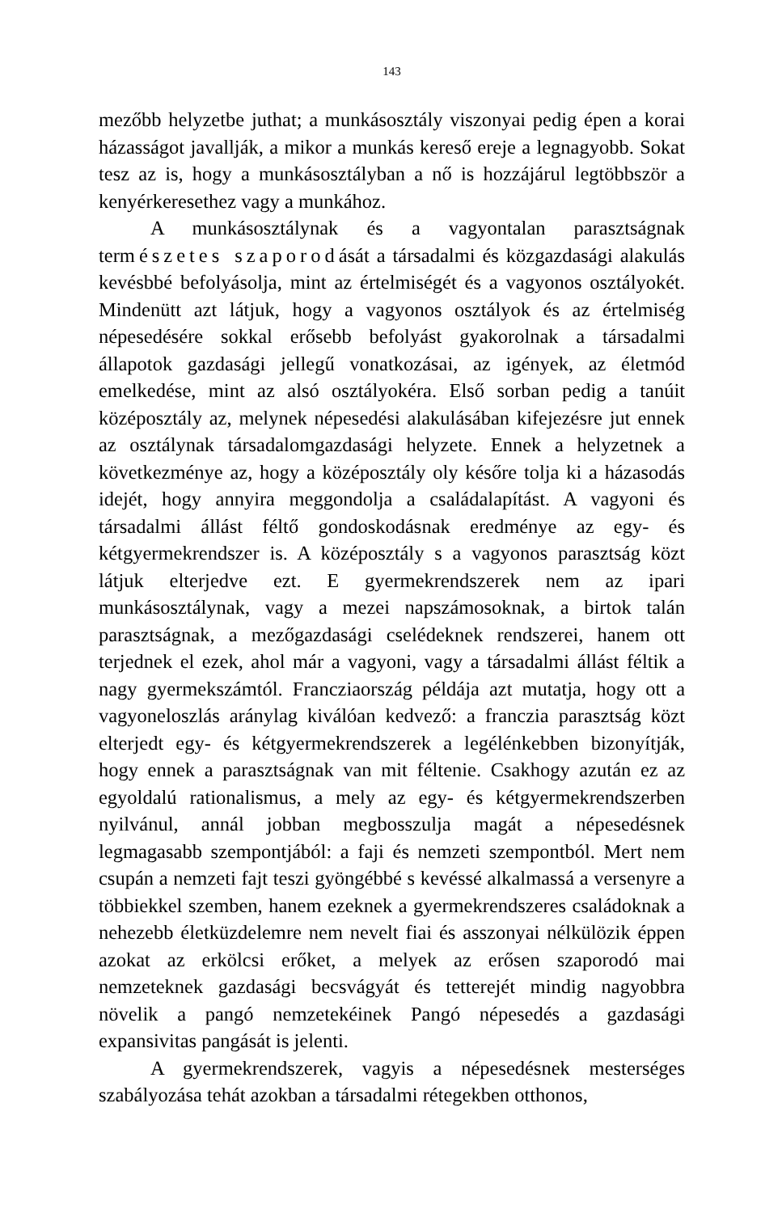143
mezőbb helyzetbe juthat; a munkásosztály viszonyai pedig épen a korai házasságot javallják, a mikor a munkás kereső ereje a legnagyobb. Sokat tesz az is, hogy a munkásosztályban a nő is hozzájárul legtöbbször a kenyérkeresethez vagy a munkához.
A munkásosztálynak és a vagyontalan parasztságnak természetes szaporodását a társadalmi és közgazdasági alakulás kevésbbé befolyásolja, mint az értelmiségét és a vagyonos osztályokét. Mindenütt azt látjuk, hogy a vagyonos osztályok és az értelmiség népesedésére sokkal erősebb befolyást gyakorolnak a társadalmi állapotok gazdasági jellegű vonatkozásai, az igények, az életmód emelkedése, mint az alsó osztályokéra. Első sorban pedig a tanúit középosztály az, melynek népesedési alakulásában kifejezésre jut ennek az osztálynak társadalomgazdasági helyzete. Ennek a helyzetnek a következménye az, hogy a középosztály oly későre tolja ki a házasodás idejét, hogy annyira meggondolja a családalapítást. A vagyoni és társadalmi állást féltő gondoskodásnak eredménye az egy- és kétgyermekrendszer is. A középosztály s a vagyonos parasztság közt látjuk elterjedve ezt. E gyermekrendszerek nem az ipari munkásosztálynak, vagy a mezei napszámosoknak, a birtok talán parasztságnak, a mezőgazdasági cselédeknek rendszerei, hanem ott terjednek el ezek, ahol már a vagyoni, vagy a társadalmi állást féltik a nagy gyermekszámtól. Francziaország példája azt mutatja, hogy ott a vagyoneloszlás aránylag kiválóan kedvező: a franczia parasztság közt elterjedt egy- és kétgyermekrendszerek a legélénkebben bizonyítják, hogy ennek a parasztságnak van mit féltenie. Csakhogy azután ez az egyoldalú rationalismus, a mely az egy- és kétgyermekrendszerben nyilvánul, annál jobban megbosszulja magát a népesedésnek legmagasabb szempontjából: a faji és nemzeti szempontból. Mert nem csupán a nemzeti fajt teszi gyöngébbé s kevéssé alkalmassá a versenyre a többiekkel szemben, hanem ezeknek a gyermekrendszeres családoknak a nehezebb életküzdelemre nem nevelt fiai és asszonyai nélkülözik éppen azokat az erkölcsi erőket, a melyek az erősen szaporodó mai nemzeteknek gazdasági becsvágyát és tetterejét mindig nagyobbra növelik a pangó nemzetekéinek Pangó népesedés a gazdasági expansivitas pangását is jelenti.
A gyermekrendszerek, vagyis a népesedésnek mesterséges szabályozása tehát azokban a társadalmi rétegekben otthonos,